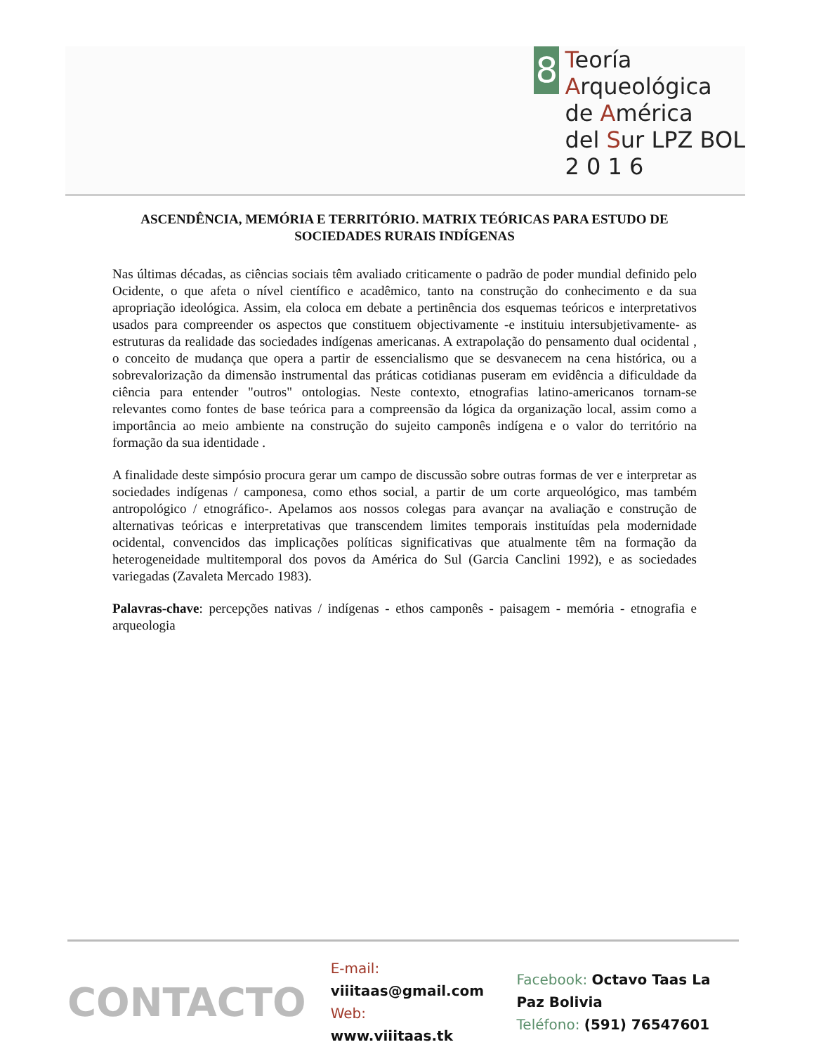8
Teoría
Arqueológica
de América
del Sur LPZ BOL
2 0 1 6
ASCENDÊNCIA, MEMÓRIA E TERRITÓRIO. MATRIX TEÓRICAS PARA ESTUDO DE SOCIEDADES RURAIS INDÍGENAS
Nas últimas décadas, as ciências sociais têm avaliado criticamente o padrão de poder mundial definido pelo Ocidente, o que afeta o nível científico e acadêmico, tanto na construção do conhecimento e da sua apropriação ideológica. Assim, ela coloca em debate a pertinência dos esquemas teóricos e interpretativos usados para compreender os aspectos que constituem objectivamente -e instituiu intersubjetivamente- as estruturas da realidade das sociedades indígenas americanas. A extrapolação do pensamento dual ocidental , o conceito de mudança que opera a partir de essencialismo que se desvanecem na cena histórica, ou a sobrevalorização da dimensão instrumental das práticas cotidianas puseram em evidência a dificuldade da ciência para entender "outros" ontologias. Neste contexto, etnografias latino-americanos tornam-se relevantes como fontes de base teórica para a compreensão da lógica da organização local, assim como a importância ao meio ambiente na construção do sujeito camponês indígena e o valor do território na formação da sua identidade .
A finalidade deste simpósio procura gerar um campo de discussão sobre outras formas de ver e interpretar as sociedades indígenas / camponesa, como ethos social, a partir de um corte arqueológico, mas também antropológico / etnográfico-. Apelamos aos nossos colegas para avançar na avaliação e construção de alternativas teóricas e interpretativas que transcendem limites temporais instituídas pela modernidade ocidental, convencidos das implicações políticas significativas que atualmente têm na formação da heterogeneidade multitemporal dos povos da América do Sul (Garcia Canclini 1992), e as sociedades variegadas (Zavaleta Mercado 1983).
Palavras-chave: percepções nativas / indígenas - ethos camponês - paisagem - memória - etnografia e arqueologia
CONTACTO
E-mail: viiitaas@gmail.com
Web: www.viiitaas.tk
Facebook: Octavo Taas La Paz Bolivia
Teléfono: (591) 76547601